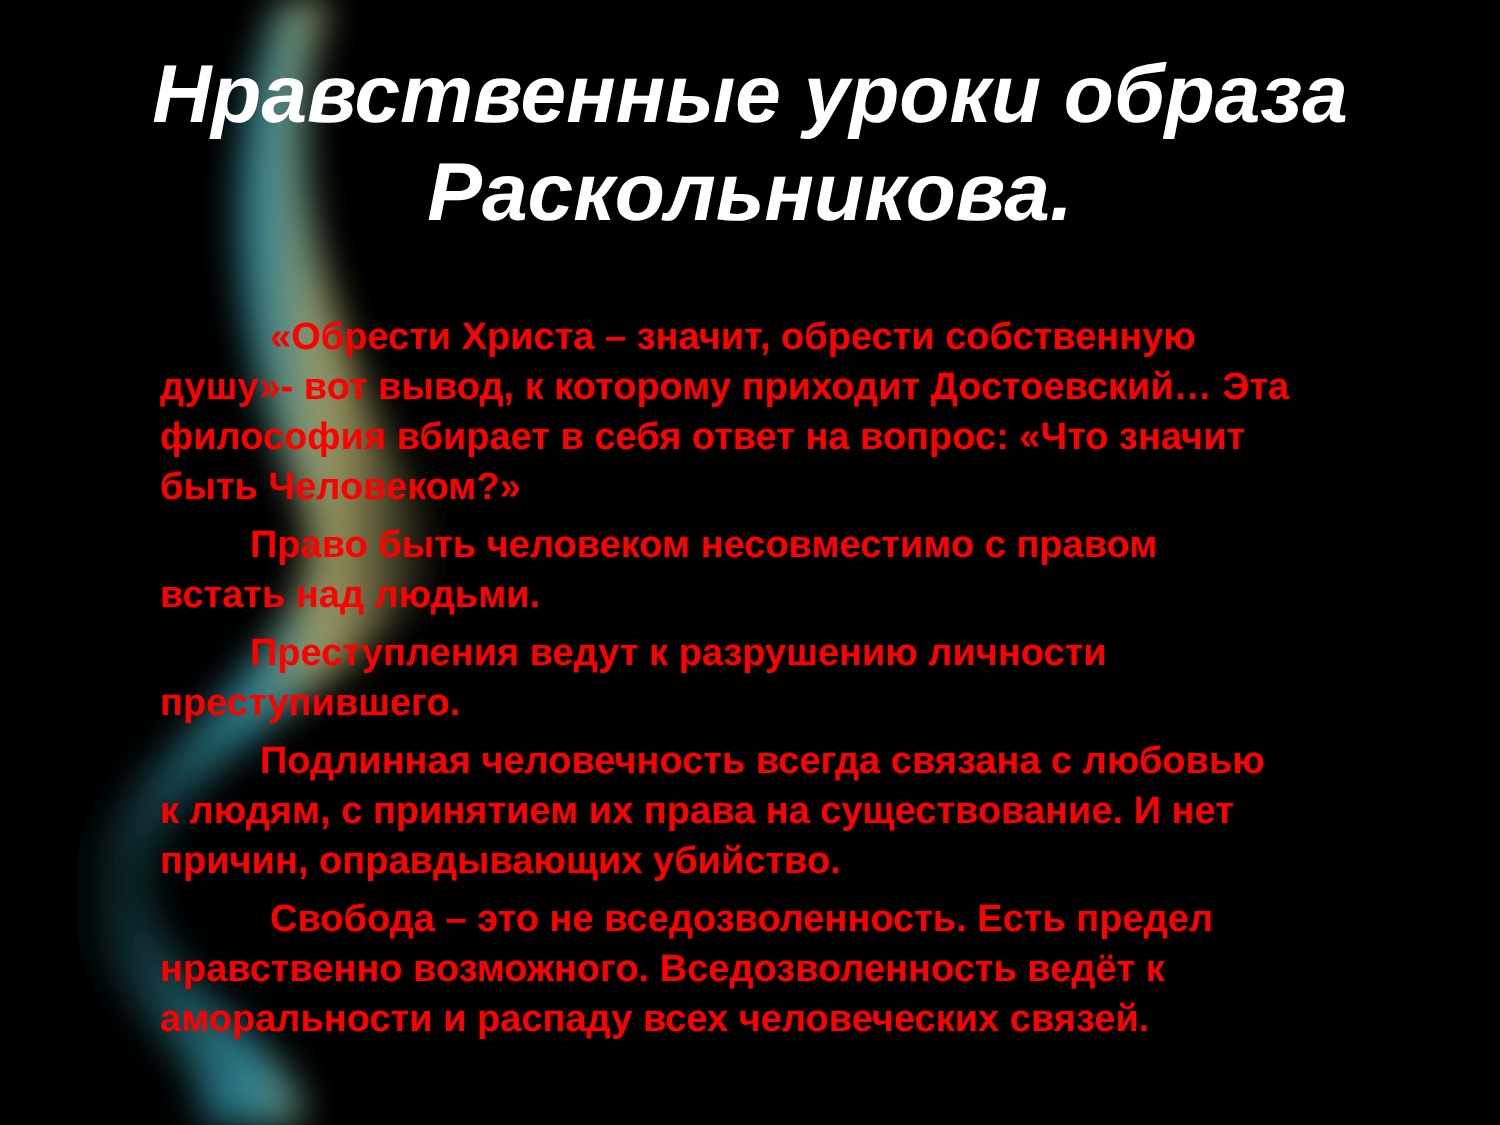Нравственные уроки образа Раскольникова.
«Обрести Христа – значит, обрести собственную душу»- вот вывод, к которому приходит Достоевский… Эта философия вбирает в себя ответ на вопрос: «Что значит быть Человеком?»
Право быть человеком несовместимо с правом встать над людьми.
Преступления ведут к разрушению личности преступившего.
Подлинная человечность всегда связана с любовью к людям, с принятием их права на существование. И нет причин, оправдывающих убийство.
Свобода – это не вседозволенность. Есть предел нравственно возможного. Вседозволенность ведёт к аморальности и распаду всех человеческих связей.